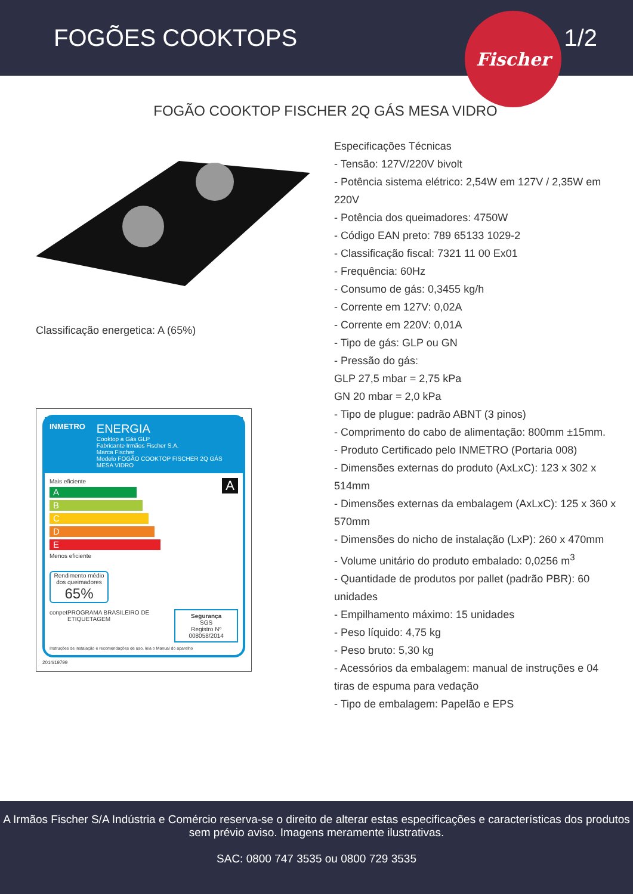FOGÕES COOKTOPS 1/2
Fischer
FOGÃO COOKTOP FISCHER 2Q GÁS MESA VIDRO
Classificação energetica: A (65%)
INMETRO
ENERGIA
Cooktop a Gás GLP
Fabricante Irmãos Fischer S.A.
Marca Fischer
Modelo FOGÃO COOKTOP FISCHER 2Q GÁS MESA VIDRO
Mais eficiente A
A
B
C
D
E
Menos eficiente
Rendimento médio dos queimadores
65%
conpet PROGRAMA BRASILEIRO DE ETIQUETAGEM Segurança
SGS
Registro Nº 008058/2014
Instruções de instalação e recomendações de uso, leia o Manual do aparelho
2014/19799
Especificações Técnicas
- Tensão: 127V/220V bivolt
- Potência sistema elétrico: 2,54W em 127V / 2,35W em 220V
- Potência dos queimadores: 4750W
- Código EAN preto: 789 65133 1029-2
- Classificação fiscal: 7321 11 00 Ex01
- Frequência: 60Hz
- Consumo de gás: 0,3455 kg/h
- Corrente em 127V: 0,02A
- Corrente em 220V: 0,01A
- Tipo de gás: GLP ou GN
- Pressão do gás:
GLP 27,5 mbar = 2,75 kPa
GN 20 mbar = 2,0 kPa
- Tipo de plugue: padrão ABNT (3 pinos)
- Comprimento do cabo de alimentação: 800mm ±15mm.
- Produto Certificado pelo INMETRO (Portaria 008)
- Dimensões externas do produto (AxLxC): 123 x 302 x 514mm
- Dimensões externas da embalagem (AxLxC): 125 x 360 x 570mm
- Dimensões do nicho de instalação (LxP): 260 x 470mm
- Volume unitário do produto embalado: 0,0256 m<sup>3</sup>
- Quantidade de produtos por pallet (padrão PBR): 60 unidades
- Empilhamento máximo: 15 unidades
- Peso líquido: 4,75 kg
- Peso bruto: 5,30 kg
- Acessórios da embalagem: manual de instruções e 04 tiras de espuma para vedação
- Tipo de embalagem: Papelão e EPS
A Irmãos Fischer S/A Indústria e Comércio reserva-se o direito de alterar estas especificações e características dos produtos sem prévio aviso. Imagens meramente ilustrativas.
SAC: 0800 747 3535 ou 0800 729 3535